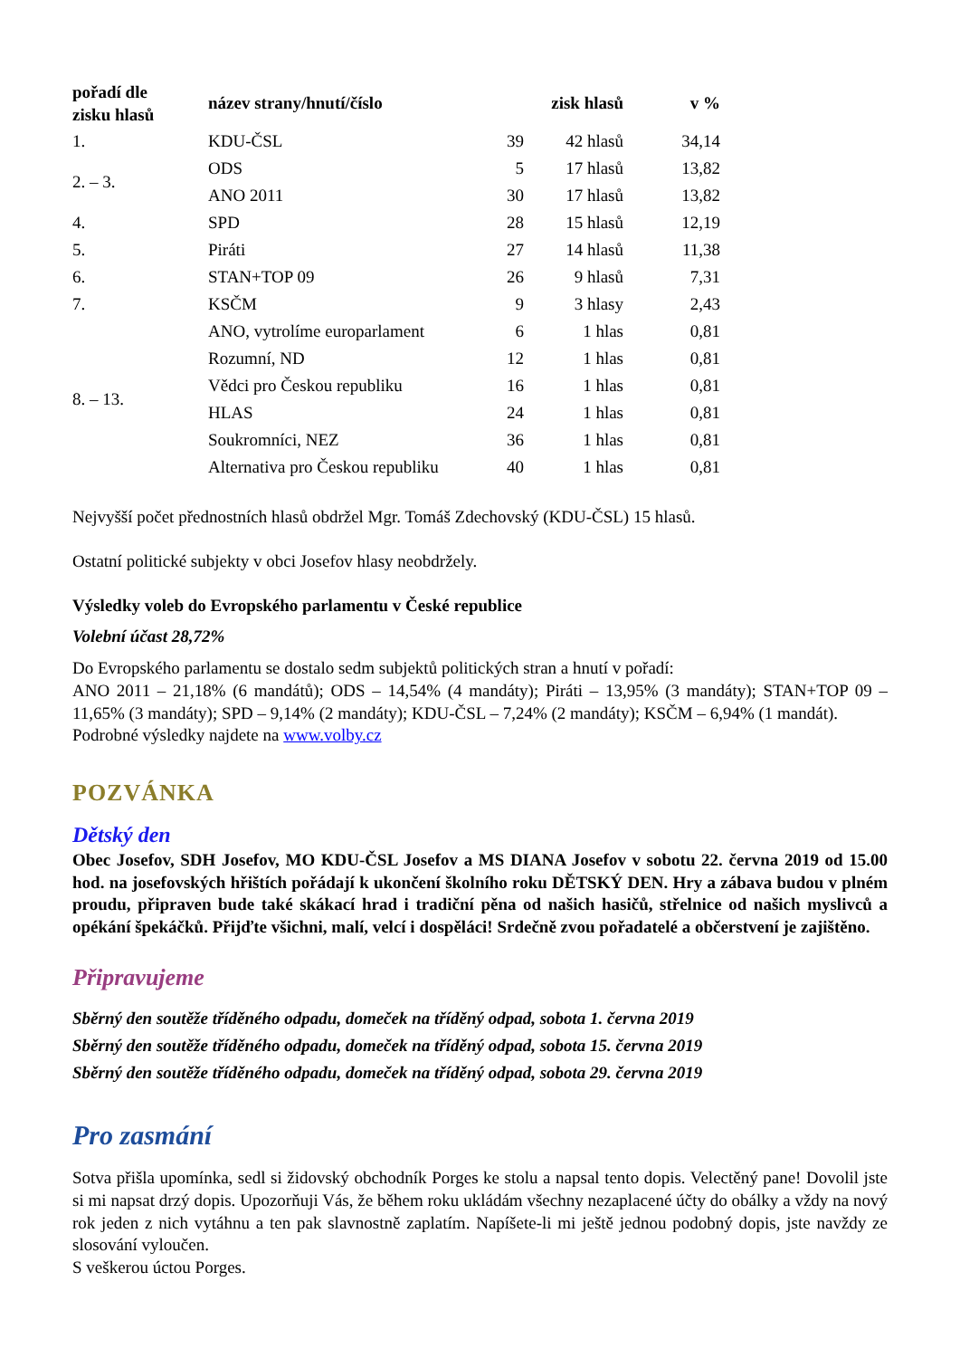| pořadí dle zisku hlasů | název strany/hnutí/číslo | | zisk hlasů | v % |
| --- | --- | --- | --- | --- |
| 1. | KDU-ČSL | 39 | 42 hlasů | 34,14 |
| 2. – 3. | ODS | 5 | 17 hlasů | 13,82 |
| | ANO 2011 | 30 | 17 hlasů | 13,82 |
| 4. | SPD | 28 | 15 hlasů | 12,19 |
| 5. | Piráti | 27 | 14 hlasů | 11,38 |
| 6. | STAN+TOP 09 | 26 | 9 hlasů | 7,31 |
| 7. | KSČM | 9 | 3 hlasy | 2,43 |
| 8. – 13. | ANO, vytrolíme europarlament | 6 | 1 hlas | 0,81 |
| | Rozumní, ND | 12 | 1 hlas | 0,81 |
| | Vědci pro Českou republiku | 16 | 1 hlas | 0,81 |
| | HLAS | 24 | 1 hlas | 0,81 |
| | Soukromníci, NEZ | 36 | 1 hlas | 0,81 |
| | Alternativa pro Českou republiku | 40 | 1 hlas | 0,81 |
Nejvyšší počet přednostních hlasů obdržel Mgr. Tomáš Zdechovský (KDU-ČSL) 15 hlasů.
Ostatní politické subjekty v obci Josefov hlasy neobdržely.
Výsledky voleb do Evropského parlamentu v České republice
Volební účast 28,72%
Do Evropského parlamentu se dostalo sedm subjektů politických stran a hnutí v pořadí:
ANO 2011 – 21,18% (6 mandátů); ODS – 14,54% (4 mandáty); Piráti – 13,95% (3 mandáty); STAN+TOP 09 – 11,65% (3 mandáty); SPD – 9,14% (2 mandáty); KDU-ČSL – 7,24% (2 mandáty); KSČM – 6,94% (1 mandát).
Podrobné výsledky najdete na www.volby.cz
POZVÁNKA
Dětský den
Obec Josefov, SDH Josefov, MO KDU-ČSL Josefov a MS DIANA Josefov v sobotu 22. června 2019 od 15.00 hod. na josefovských hřištích pořádají k ukončení školního roku DĚTSKÝ DEN. Hry a zábava budou v plném proudu, připraven bude také skákací hrad i tradiční pěna od našich hasičů, střelnice od našich myslivců a opékání špekáčků. Přijďte všichni, malí, velcí i dospěláci! Srdečně zvou pořadatelé a občerstvení je zajištěno.
Připravujeme
Sběrný den soutěže tříděného odpadu, domeček na tříděný odpad, sobota 1. června 2019
Sběrný den soutěže tříděného odpadu, domeček na tříděný odpad, sobota 15. června 2019
Sběrný den soutěže tříděného odpadu, domeček na tříděný odpad, sobota 29. června 2019
Pro zasmání
Sotva přišla upomínka, sedl si židovský obchodník Porges ke stolu a napsal tento dopis. Velectěný pane! Dovolil jste si mi napsat drzý dopis. Upozorňuji Vás, že během roku ukládám všechny nezaplacené účty do obálky a vždy na nový rok jeden z nich vytáhnu a ten pak slavnostně zaplatím. Napíšete-li mi ještě jednou podobný dopis, jste navždy ze slosování vyloučen.
S veškerou úctou Porges.